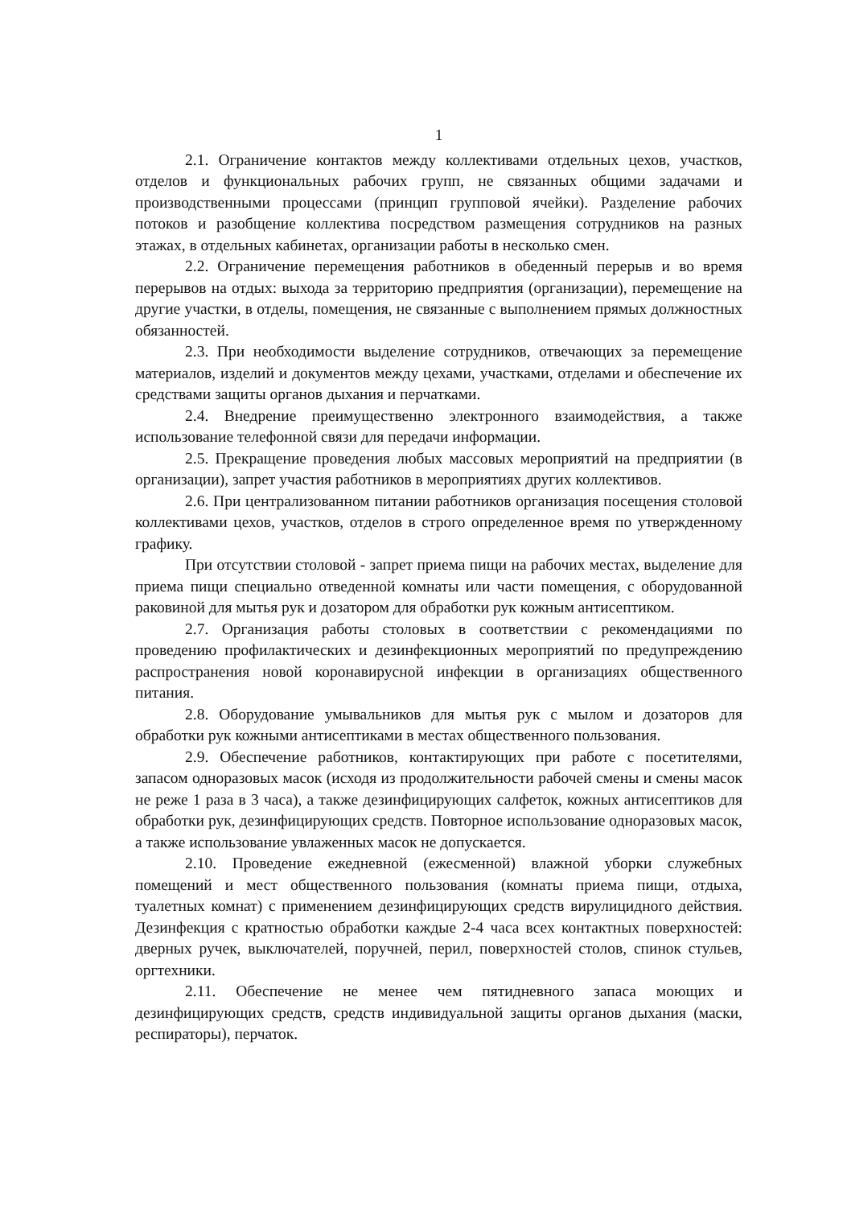1
2.1. Ограничение контактов между коллективами отдельных цехов, участков, отделов и функциональных рабочих групп, не связанных общими задачами и производственными процессами (принцип групповой ячейки). Разделение рабочих потоков и разобщение коллектива посредством размещения сотрудников на разных этажах, в отдельных кабинетах, организации работы в несколько смен.
2.2. Ограничение перемещения работников в обеденный перерыв и во время перерывов на отдых: выхода за территорию предприятия (организации), перемещение на другие участки, в отделы, помещения, не связанные с выполнением прямых должностных обязанностей.
2.3. При необходимости выделение сотрудников, отвечающих за перемещение материалов, изделий и документов между цехами, участками, отделами и обеспечение их средствами защиты органов дыхания и перчатками.
2.4. Внедрение преимущественно электронного взаимодействия, а также использование телефонной связи для передачи информации.
2.5. Прекращение проведения любых массовых мероприятий на предприятии (в организации), запрет участия работников в мероприятиях других коллективов.
2.6. При централизованном питании работников организация посещения столовой коллективами цехов, участков, отделов в строго определенное время по утвержденному графику.
При отсутствии столовой - запрет приема пищи на рабочих местах, выделение для приема пищи специально отведенной комнаты или части помещения, с оборудованной раковиной для мытья рук и дозатором для обработки рук кожным антисептиком.
2.7. Организация работы столовых в соответствии с рекомендациями по проведению профилактических и дезинфекционных мероприятий по предупреждению распространения новой коронавирусной инфекции в организациях общественного питания.
2.8. Оборудование умывальников для мытья рук с мылом и дозаторов для обработки рук кожными антисептиками в местах общественного пользования.
2.9. Обеспечение работников, контактирующих при работе с посетителями, запасом одноразовых масок (исходя из продолжительности рабочей смены и смены масок не реже 1 раза в 3 часа), а также дезинфицирующих салфеток, кожных антисептиков для обработки рук, дезинфицирующих средств. Повторное использование одноразовых масок, а также использование увлаженных масок не допускается.
2.10. Проведение ежедневной (ежесменной) влажной уборки служебных помещений и мест общественного пользования (комнаты приема пищи, отдыха, туалетных комнат) с применением дезинфицирующих средств вирулицидного действия. Дезинфекция с кратностью обработки каждые 2-4 часа всех контактных поверхностей: дверных ручек, выключателей, поручней, перил, поверхностей столов, спинок стульев, оргтехники.
2.11. Обеспечение не менее чем пятидневного запаса моющих и дезинфицирующих средств, средств индивидуальной защиты органов дыхания (маски, респираторы), перчаток.